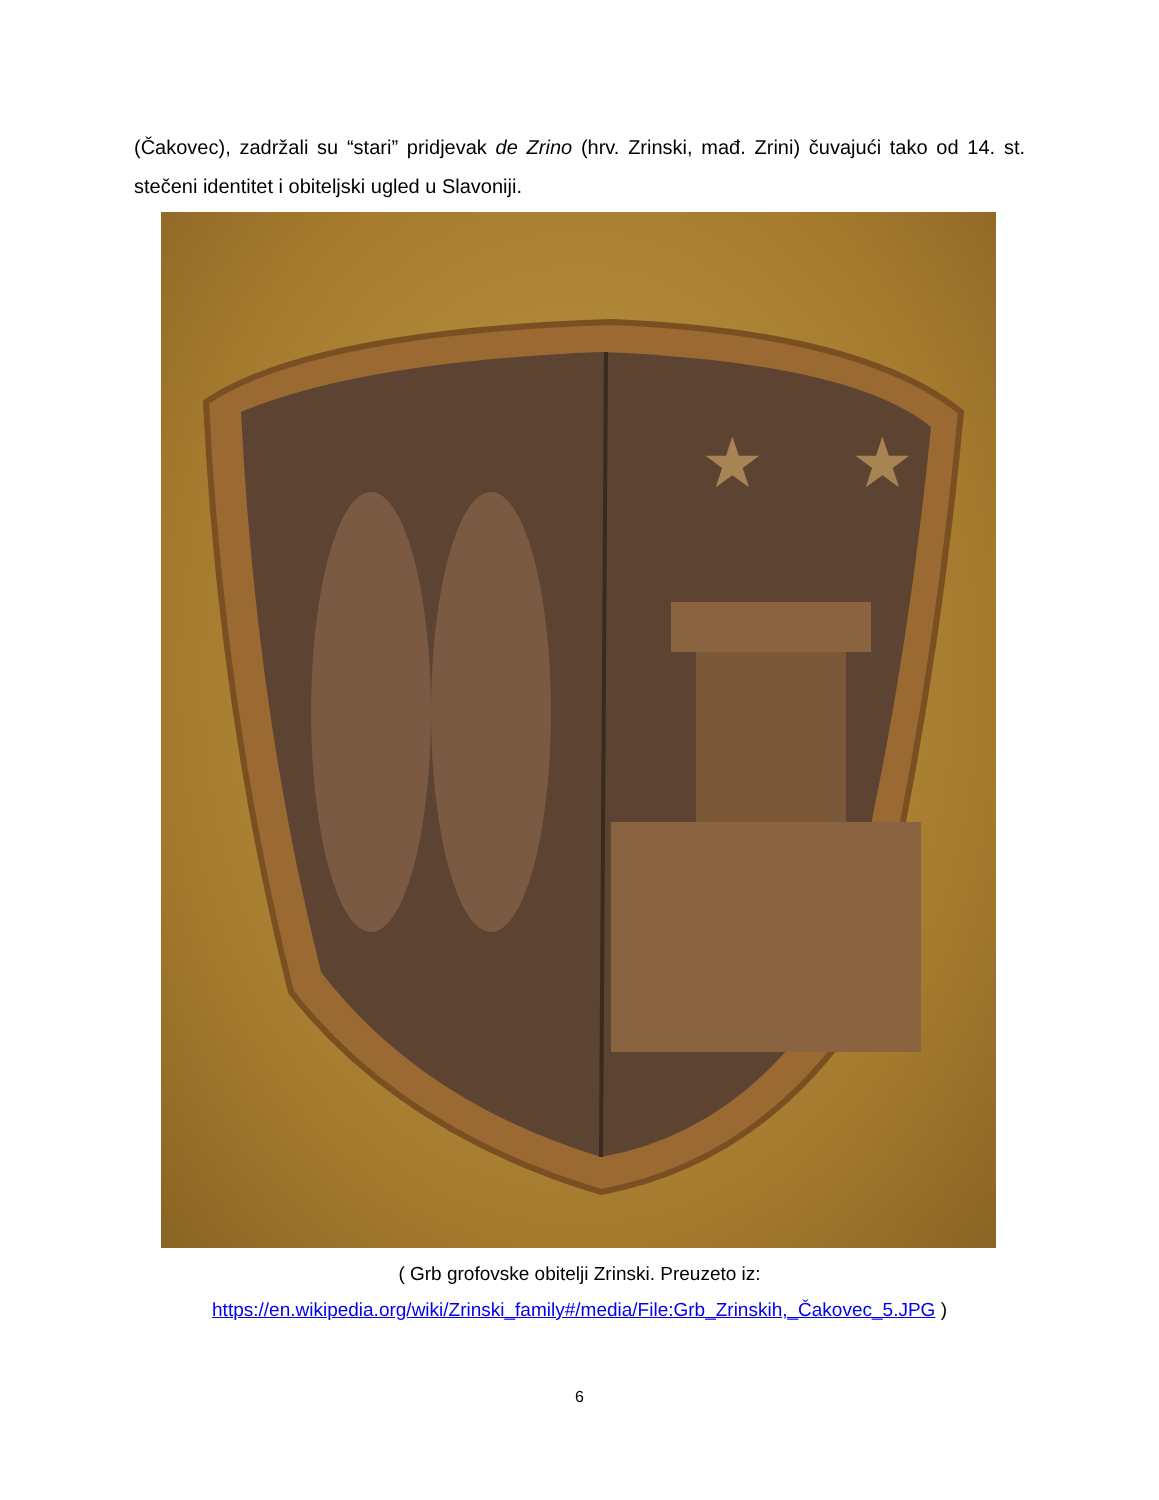(Čakovec), zadržali su “stari” pridjevak de Zrino (hrv. Zrinski, mađ. Zrini) čuvajući tako od 14. st. stečeni identitet i obiteljski ugled u Slavoniji.
★
★
( Grb grofovske obitelji Zrinski. Preuzeto iz:
https://en.wikipedia.org/wiki/Zrinski_family#/media/File:Grb_Zrinskih,_Čakovec_5.JPG )
6